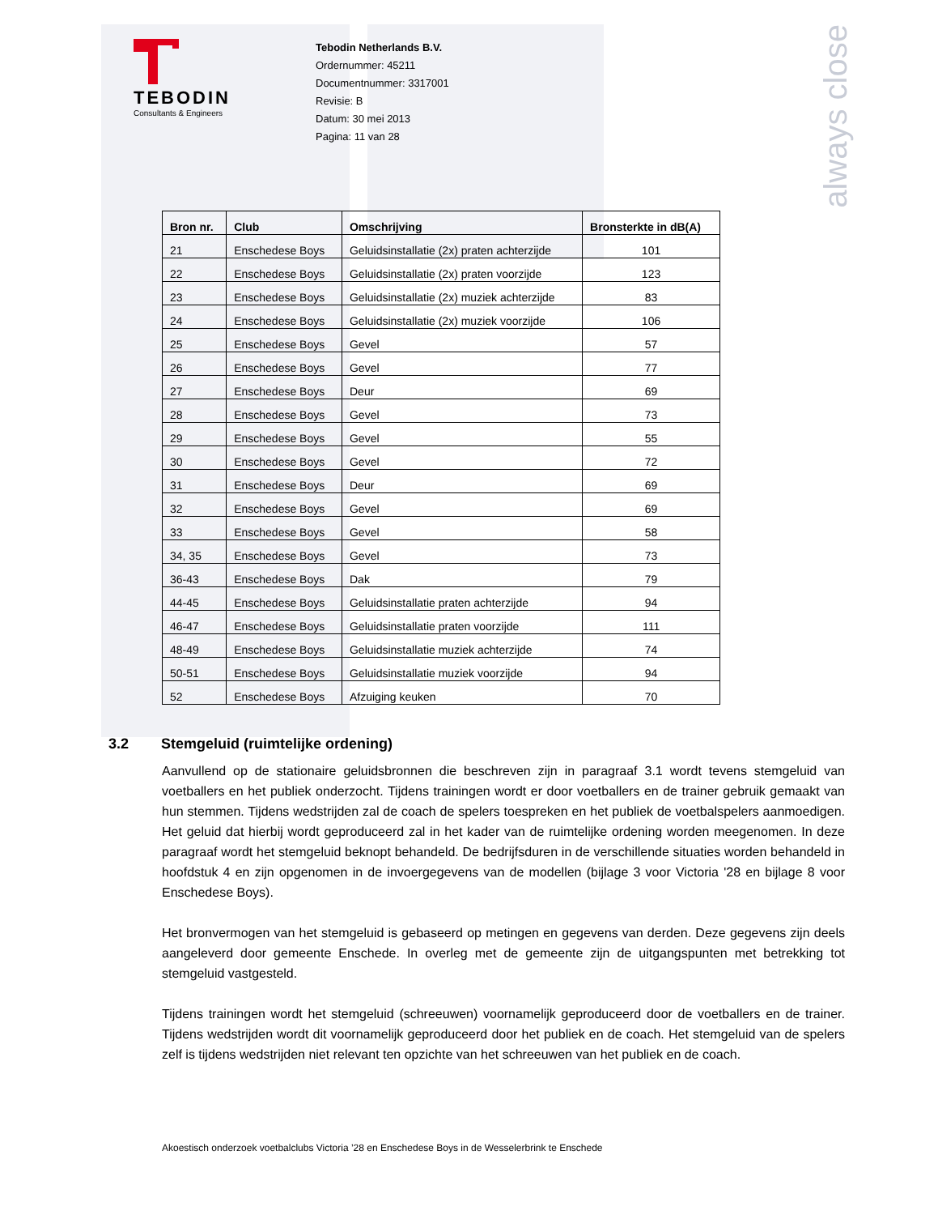always close
TEBODIN
Consultants & Engineers
Tebodin Netherlands B.V.
Ordernummer: 45211
Documentnummer: 3317001
Revisie: B
Datum: 30 mei 2013
Pagina: 11 van 28
| Bron nr. | Club | Omschrijving | Bronsterkte in dB(A) |
| --- | --- | --- | --- |
| 21 | Enschedese Boys | Geluidsinstallatie (2x) praten achterzijde | 101 |
| 22 | Enschedese Boys | Geluidsinstallatie (2x) praten voorzijde | 123 |
| 23 | Enschedese Boys | Geluidsinstallatie (2x) muziek achterzijde | 83 |
| 24 | Enschedese Boys | Geluidsinstallatie (2x) muziek voorzijde | 106 |
| 25 | Enschedese Boys | Gevel | 57 |
| 26 | Enschedese Boys | Gevel | 77 |
| 27 | Enschedese Boys | Deur | 69 |
| 28 | Enschedese Boys | Gevel | 73 |
| 29 | Enschedese Boys | Gevel | 55 |
| 30 | Enschedese Boys | Gevel | 72 |
| 31 | Enschedese Boys | Deur | 69 |
| 32 | Enschedese Boys | Gevel | 69 |
| 33 | Enschedese Boys | Gevel | 58 |
| 34, 35 | Enschedese Boys | Gevel | 73 |
| 36-43 | Enschedese Boys | Dak | 79 |
| 44-45 | Enschedese Boys | Geluidsinstallatie praten achterzijde | 94 |
| 46-47 | Enschedese Boys | Geluidsinstallatie praten voorzijde | 111 |
| 48-49 | Enschedese Boys | Geluidsinstallatie muziek achterzijde | 74 |
| 50-51 | Enschedese Boys | Geluidsinstallatie muziek voorzijde | 94 |
| 52 | Enschedese Boys | Afzuiging keuken | 70 |
3.2 Stemgeluid (ruimtelijke ordening)
Aanvullend op de stationaire geluidsbronnen die beschreven zijn in paragraaf 3.1 wordt tevens stemgeluid van voetballers en het publiek onderzocht. Tijdens trainingen wordt er door voetballers en de trainer gebruik gemaakt van hun stemmen. Tijdens wedstrijden zal de coach de spelers toespreken en het publiek de voetbalspelers aanmoedigen. Het geluid dat hierbij wordt geproduceerd zal in het kader van de ruimtelijke ordening worden meegenomen. In deze paragraaf wordt het stemgeluid beknopt behandeld. De bedrijfsduren in de verschillende situaties worden behandeld in hoofdstuk 4 en zijn opgenomen in de invoergegevens van de modellen (bijlage 3 voor Victoria '28 en bijlage 8 voor Enschedese Boys).
Het bronvermogen van het stemgeluid is gebaseerd op metingen en gegevens van derden. Deze gegevens zijn deels aangeleverd door gemeente Enschede. In overleg met de gemeente zijn de uitgangspunten met betrekking tot stemgeluid vastgesteld.
Tijdens trainingen wordt het stemgeluid (schreeuwen) voornamelijk geproduceerd door de voetballers en de trainer. Tijdens wedstrijden wordt dit voornamelijk geproduceerd door het publiek en de coach. Het stemgeluid van de spelers zelf is tijdens wedstrijden niet relevant ten opzichte van het schreeuwen van het publiek en de coach.
Akoestisch onderzoek voetbalclubs Victoria ’28 en Enschedese Boys in de Wesselerbrink te Enschede